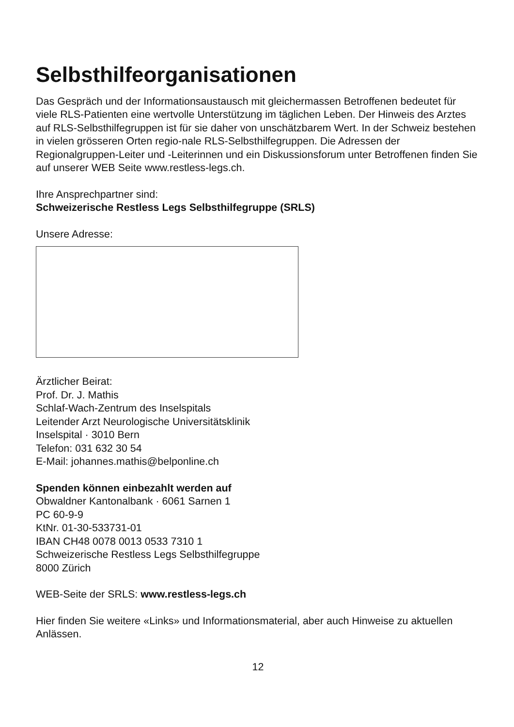Selbsthilfeorganisationen
Das Gespräch und der Informationsaustausch mit gleichermassen Betroffenen bedeutet für viele RLS-Patienten eine wertvolle Unterstützung im täglichen Leben. Der Hinweis des Arztes auf RLS-Selbsthilfegruppen ist für sie daher von unschätzbarem Wert. In der Schweiz bestehen in vielen grösseren Orten regio-nale RLS-Selbsthilfegruppen. Die Adressen der Regionalgruppen-Leiter und -Leiterinnen und ein Diskussionsforum unter Betroffenen finden Sie auf unserer WEB Seite www.restless-legs.ch.
Ihre Ansprechpartner sind:
Schweizerische Restless Legs Selbsthilfegruppe (SRLS)
Unsere Adresse:
Ärztlicher Beirat:
Prof. Dr. J. Mathis
Schlaf-Wach-Zentrum des Inselspitals
Leitender Arzt Neurologische Universitätsklinik
Inselspital · 3010 Bern
Telefon: 031 632 30 54
E-Mail: johannes.mathis@belponline.ch
Spenden können einbezahlt werden auf
Obwaldner Kantonalbank · 6061 Sarnen 1
PC 60-9-9
KtNr. 01-30-533731-01
IBAN CH48 0078 0013 0533 7310 1
Schweizerische Restless Legs Selbsthilfegruppe
8000 Zürich
WEB-Seite der SRLS: www.restless-legs.ch
Hier finden Sie weitere «Links» und Informationsmaterial, aber auch Hinweise zu aktuellen Anlässen.
12